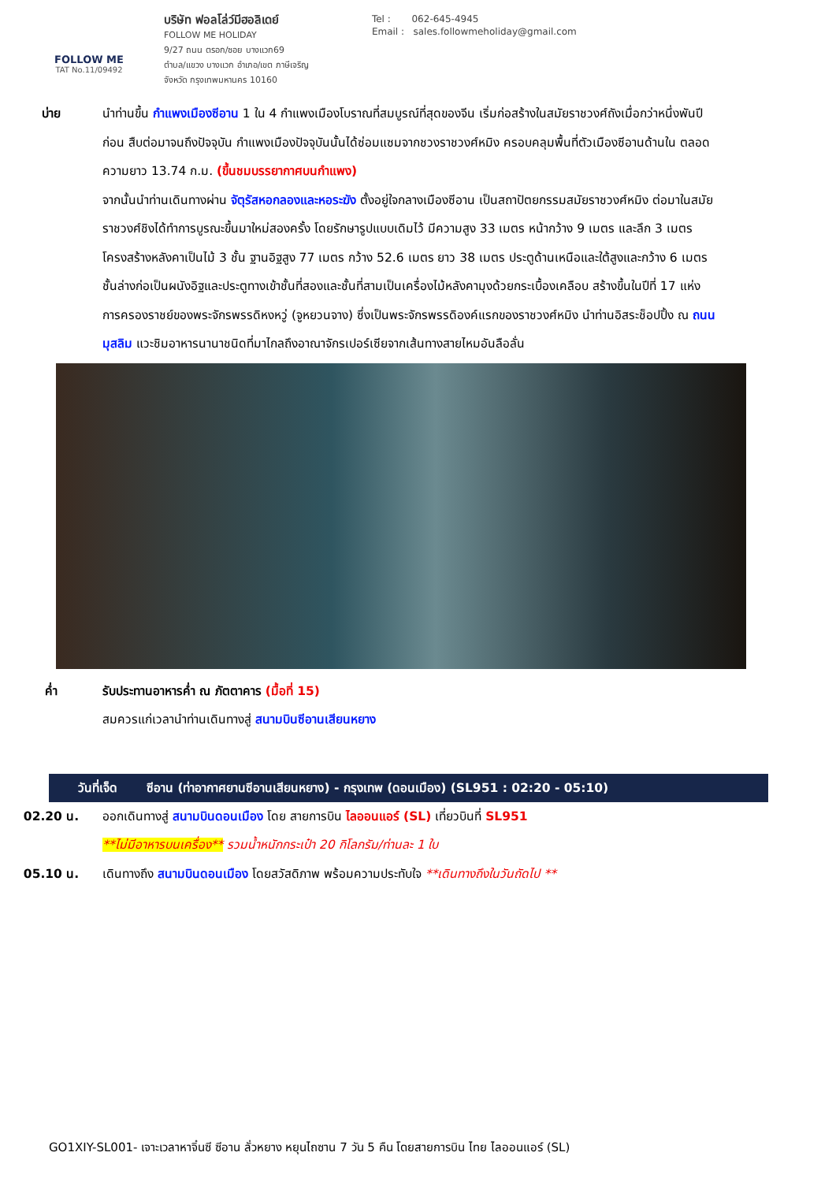FOLLOW ME
TAT No.11/09492
บริษัท ฟอลโล่ว์มีฮอลิเดย์
FOLLOW ME HOLIDAY
9/27 ถนน ตรอก/ซอย บางแวก69
ตำบล/แขวง บางแวก อำเภอ/เขต ภาษีเจริญ
จังหวัด กรุงเทพมหานคร 10160
Tel : 062-645-4945
Email : sales.followmeholiday@gmail.com
บ่าย นำท่านขึ้น กำแพงเมืองซีอาน 1 ใน 4 กำแพงเมืองโบราณที่สมบูรณ์ที่สุดของจีน เริ่มก่อสร้างในสมัยราชวงศ์ถังเมื่อกว่าหนึ่งพันปีก่อน สืบต่อมาจนถึงปัจจุบัน กำแพงเมืองปัจจุบันนั้นได้ซ่อมแซมจากชวงราชวงศ์หมิง ครอบคลุมพื้นที่ตัวเมืองซีอานด้านใน ตลอดความยาว 13.74 ก.ม. (ขึ้นชมบรรยากาศบนกำแพง)
จากนั้นนำท่านเดินทางผ่าน จัตุรัสหอกลองและหอระฆัง ตั้งอยู่ใจกลางเมืองซีอาน เป็นสถาปัตยกรรมสมัยราชวงศ์หมิง ต่อมาในสมัยราชวงศ์ชิงได้ทำการบูรณะขึ้นมาใหม่สองครั้ง โดยรักษารูปแบบเดิมไว้ มีความสูง 33 เมตร หน้ากว้าง 9 เมตร และลึก 3 เมตร โครงสร้างหลังคาเป็นไม้ 3 ชั้น ฐานอิฐสูง 77 เมตร กว้าง 52.6 เมตร ยาว 38 เมตร ประตูด้านเหนือและใต้สูงและกว้าง 6 เมตร ชั้นล่างก่อเป็นผนังอิฐและประตูทางเข้าชั้นที่สองและชั้นที่สามเป็นเครื่องไม้หลังคามุงด้วยกระเบื้องเคลือบ สร้างขึ้นในปีที่ 17 แห่งการครองราชย์ของพระจักรพรรดิหงหวู่ (จูหยวนจาง) ซึ่งเป็นพระจักรพรรดิองค์แรกของราชวงศ์หมิง นำท่านอิสระช็อปปิ้ง ณ ถนนมุสลิม แวะชิมอาหารนานาชนิดที่มาไกลถึงอาณาจักรเปอร์เซียจากเส้นทางสายไหมอันลือลั่น
ค่ำ รับประทานอาหารค่ำ ณ ภัตตาคาร (มื้อที่ 15)
สมควรแก่เวลานำท่านเดินทางสู่ สนามบินซีอานเสียนหยาง
วันที่เจ็ด ซีอาน (ท่าอากาศยานซีอานเสียนหยาง) - กรุงเทพ (ดอนเมือง) (SL951 : 02:20 - 05:10)
02.20 น. ออกเดินทางสู่ สนามบินดอนเมือง โดย สายการบิน ไลออนแอร์ (SL) เที่ยวบินที่ SL951
**ไม่มีอาหารบนเครื่อง** รวมน้ำหนักกระเป๋า 20 กิโลกรัม/ท่านละ 1 ใบ
05.10 น. เดินทางถึง สนามบินดอนเมือง โดยสวัสดิภาพ พร้อมความประทับใจ **เดินทางถึงในวันถัดไป **
GO1XIY-SL001- เจาะเวลาหาจิ๋นซี ซีอาน ลั่วหยาง หยุนไถซาน 7 วัน 5 คืน โดยสายการบิน ไทย ไลออนแอร์ (SL)